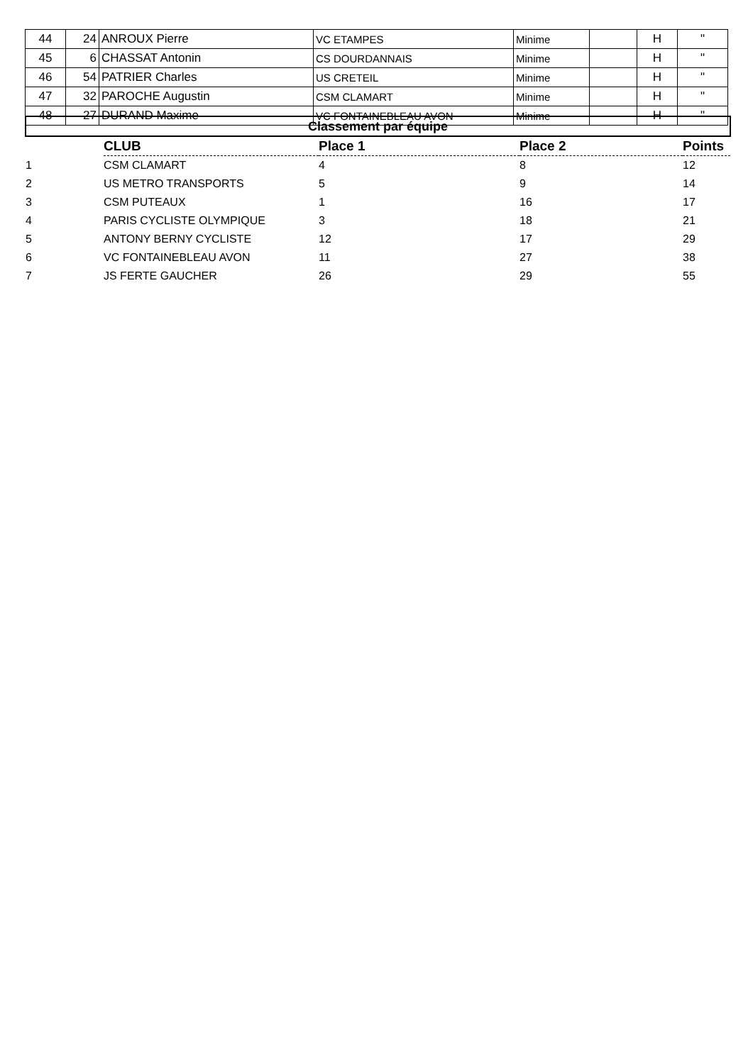| 44 | 24 | ANROUX Pierre | VC ETAMPES | Minime | | H | " |
| 45 | 6 | CHASSAT Antonin | CS DOURDANNAIS | Minime | | H | " |
| 46 | 54 | PATRIER Charles | US CRETEIL | Minime | | H | " |
| 47 | 32 | PAROCHE Augustin | CSM CLAMART | Minime | | H | " |
| 48 | 27 | DURAND Maxime | VC FONTAINEBLEAU AVON | Minime | | H | " |
| Classement par équipe | | | | |
| | CLUB | Place 1 | Place 2 | Points |
| 1 | CSM CLAMART | 4 | 8 | 12 |
| 2 | US METRO TRANSPORTS | 5 | 9 | 14 |
| 3 | CSM PUTEAUX | 1 | 16 | 17 |
| 4 | PARIS CYCLISTE OLYMPIQUE | 3 | 18 | 21 |
| 5 | ANTONY BERNY CYCLISTE | 12 | 17 | 29 |
| 6 | VC FONTAINEBLEAU AVON | 11 | 27 | 38 |
| 7 | JS FERTE GAUCHER | 26 | 29 | 55 |